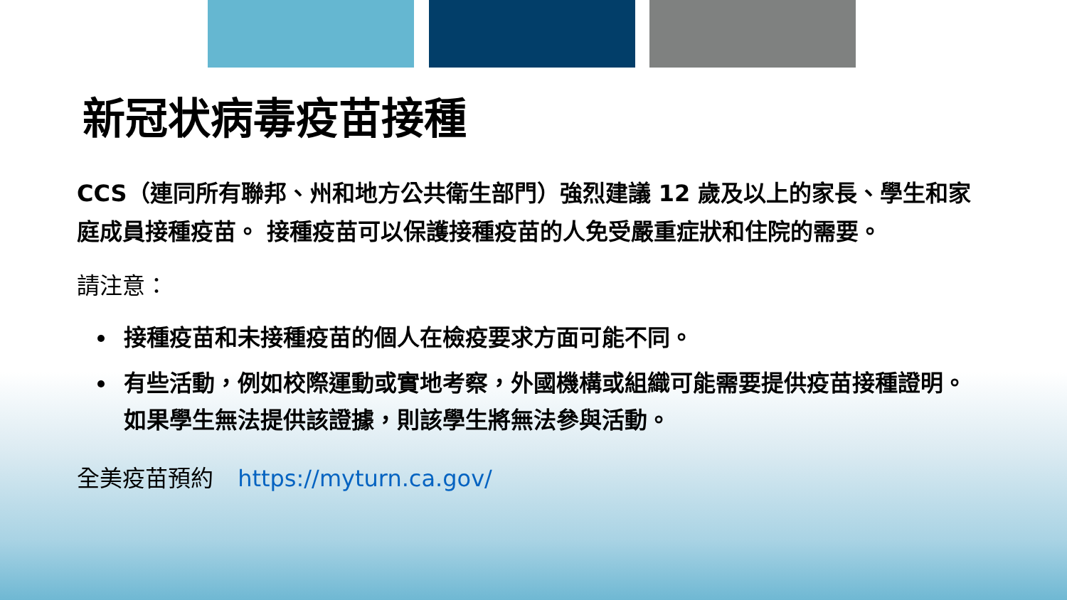新冠状病毒疫苗接種
CCS（連同所有聯邦、州和地方公共衛生部門）強烈建議 12 歲及以上的家長、學生和家庭成員接種疫苗。 接種疫苗可以保護接種疫苗的人免受嚴重症狀和住院的需要。
請注意：
接種疫苗和未接種疫苗的個人在檢疫要求方面可能不同。
有些活動，例如校際運動或實地考察，外國機構或組織可能需要提供疫苗接種證明。 如果學生無法提供該證據，則該學生將無法參與活動。
全美疫苗預約 https://myturn.ca.gov/